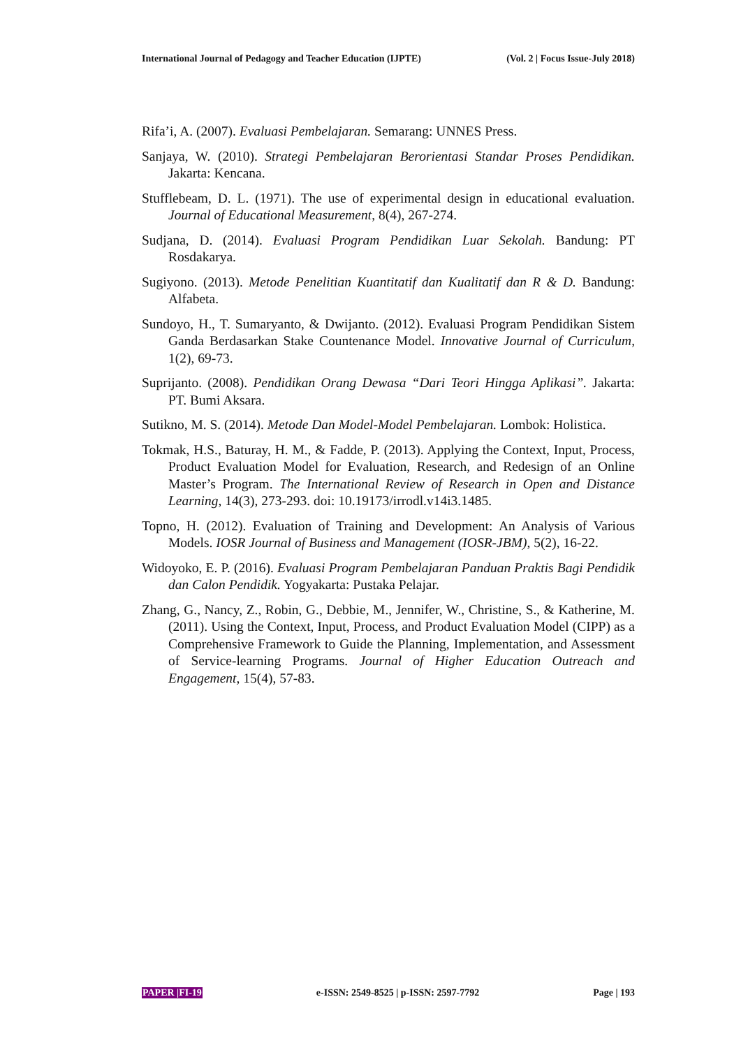International Journal of Pedagogy and Teacher Education (IJPTE) (Vol. 2 | Focus Issue-July 2018)
Rifa’i, A. (2007). Evaluasi Pembelajaran. Semarang: UNNES Press.
Sanjaya, W. (2010). Strategi Pembelajaran Berorientasi Standar Proses Pendidikan. Jakarta: Kencana.
Stufflebeam, D. L. (1971). The use of experimental design in educational evaluation. Journal of Educational Measurement, 8(4), 267-274.
Sudjana, D. (2014). Evaluasi Program Pendidikan Luar Sekolah. Bandung: PT Rosdakarya.
Sugiyono. (2013). Metode Penelitian Kuantitatif dan Kualitatif dan R & D. Bandung: Alfabeta.
Sundoyo, H., T. Sumaryanto, & Dwijanto. (2012). Evaluasi Program Pendidikan Sistem Ganda Berdasarkan Stake Countenance Model. Innovative Journal of Curriculum, 1(2), 69-73.
Suprijanto. (2008). Pendidikan Orang Dewasa “Dari Teori Hingga Aplikasi”. Jakarta: PT. Bumi Aksara.
Sutikno, M. S. (2014). Metode Dan Model-Model Pembelajaran. Lombok: Holistica.
Tokmak, H.S., Baturay, H. M., & Fadde, P. (2013). Applying the Context, Input, Process, Product Evaluation Model for Evaluation, Research, and Redesign of an Online Master’s Program. The International Review of Research in Open and Distance Learning, 14(3), 273-293. doi: 10.19173/irrodl.v14i3.1485.
Topno, H. (2012). Evaluation of Training and Development: An Analysis of Various Models. IOSR Journal of Business and Management (IOSR-JBM), 5(2), 16-22.
Widoyoko, E. P. (2016). Evaluasi Program Pembelajaran Panduan Praktis Bagi Pendidik dan Calon Pendidik. Yogyakarta: Pustaka Pelajar.
Zhang, G., Nancy, Z., Robin, G., Debbie, M., Jennifer, W., Christine, S., & Katherine, M. (2011). Using the Context, Input, Process, and Product Evaluation Model (CIPP) as a Comprehensive Framework to Guide the Planning, Implementation, and Assessment of Service-learning Programs. Journal of Higher Education Outreach and Engagement, 15(4), 57-83.
PAPER |FI-19 e-ISSN: 2549-8525 | p-ISSN: 2597-7792 Page | 193